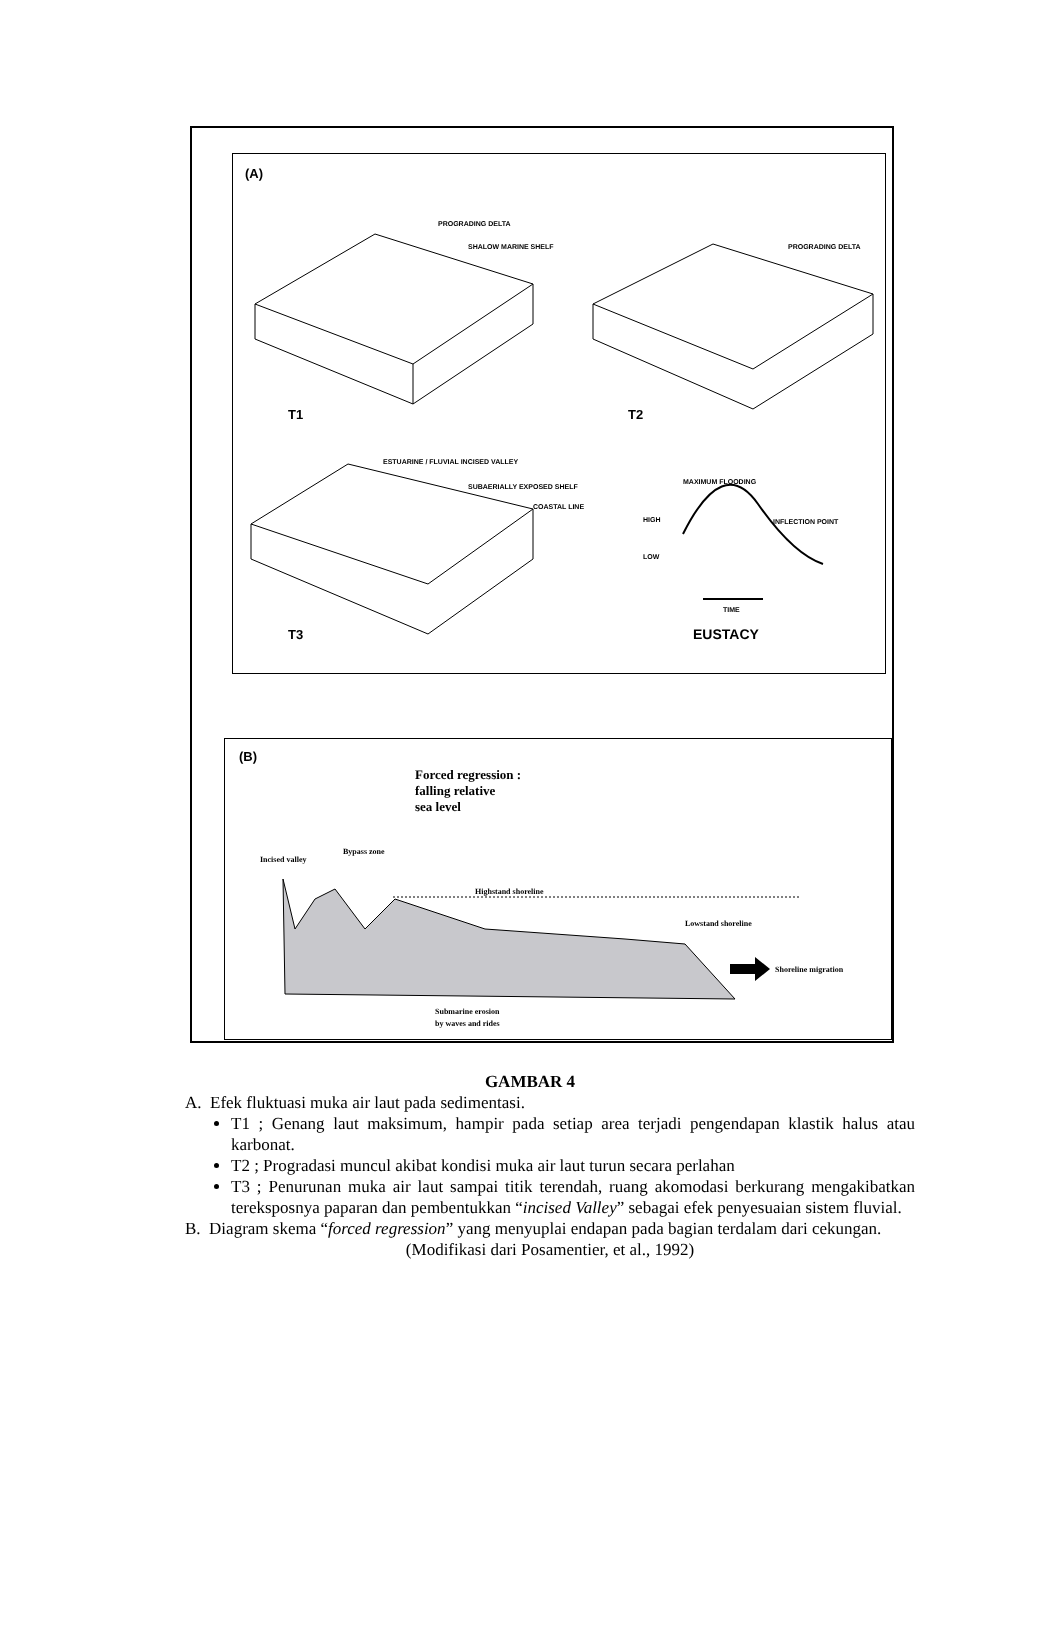(A)
PROGRADING DELTA
SHALOW MARINE SHELF
T1
PROGRADING DELTA
T2
ESTUARINE / FLUVIAL INCISED VALLEY
SUBAERIALLY EXPOSED SHELF
COASTAL LINE
T3
MAXIMUM FLOODING
HIGH
LOW
INFLECTION POINT
TIME
EUSTACY
(B)
Forced regression :
falling relative
sea level
Incised valley
Bypass zone
Highstand shoreline
Lowstand shoreline
Shoreline migration
Submarine erosion
by waves and rides
GAMBAR 4
A. Efek fluktuasi muka air laut pada sedimentasi.
T1 ; Genang laut maksimum, hampir pada setiap area terjadi pengendapan klastik halus atau karbonat.
T2 ; Progradasi muncul akibat kondisi muka air laut turun secara perlahan
T3 ; Penurunan muka air laut sampai titik terendah, ruang akomodasi berkurang mengakibatkan tereksposnya paparan dan pembentukkan “incised Valley” sebagai efek penyesuaian sistem fluvial.
B. Diagram skema “forced regression” yang menyuplai endapan pada bagian terdalam dari cekungan.
(Modifikasi dari Posamentier, et al., 1992)